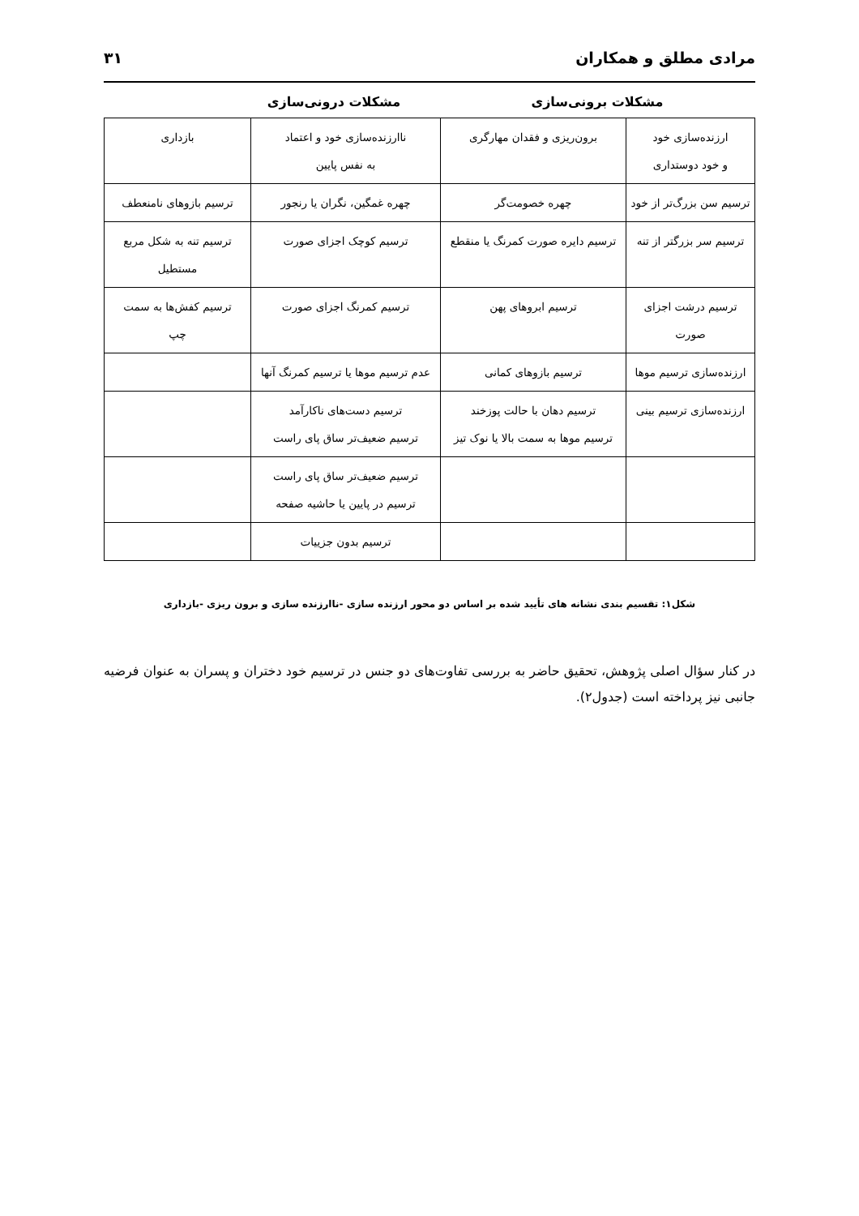مرادی مطلق و همکاران ۳۱
مشکلات برونی‌سازی مشکلات درونی‌سازی
| ارزنده‌سازی خود و خود دوستداری | برون‌ریزی و فقدان مهارگری | ناارزنده‌سازی خود و اعتماد به نفس پایین | بازداری |
| ترسیم سن بزرگ‌تر از خود | چهره خصومت‌گر | چهره غمگین، نگران یا رنجور | ترسیم بازوهای نامنعطف |
| ترسیم سر بزرگتر از تنه | ترسیم دایره صورت کمرنگ یا منقطع | ترسیم کوچک اجزای صورت | ترسیم تنه به شکل مربع مستطیل |
| ترسیم درشت اجزای صورت | ترسیم ابروهای پهن | ترسیم کمرنگ اجزای صورت | ترسیم کفش‌ها به سمت چپ |
| ارزنده‌سازی ترسیم موها | ترسیم بازوهای کمانی | عدم ترسیم موها یا ترسیم کمرنگ آنها | |
| ارزنده‌سازی ترسیم بینی | ترسیم دهان با حالت پوزخند ترسیم موها به سمت بالا یا نوک تیز | ترسیم دست‌های ناکارآمد ترسیم ضعیف‌تر ساق پای راست | |
| | | ترسیم ضعیف‌تر ساق پای راست ترسیم در پایین یا حاشیه صفحه | |
| | | ترسیم بدون جزییات | |
شکل۱: تقسیم بندی نشانه های تأیید شده بر اساس دو محور ارزنده سازی -ناارزنده سازی و برون ریزی -بازداری
در کنار سؤال اصلی پژوهش، تحقیق حاضر به بررسی تفاوت‌های دو جنس در ترسیم خود دختران و پسران به عنوان فرضیه جانبی نیز پرداخته است (جدول۲).